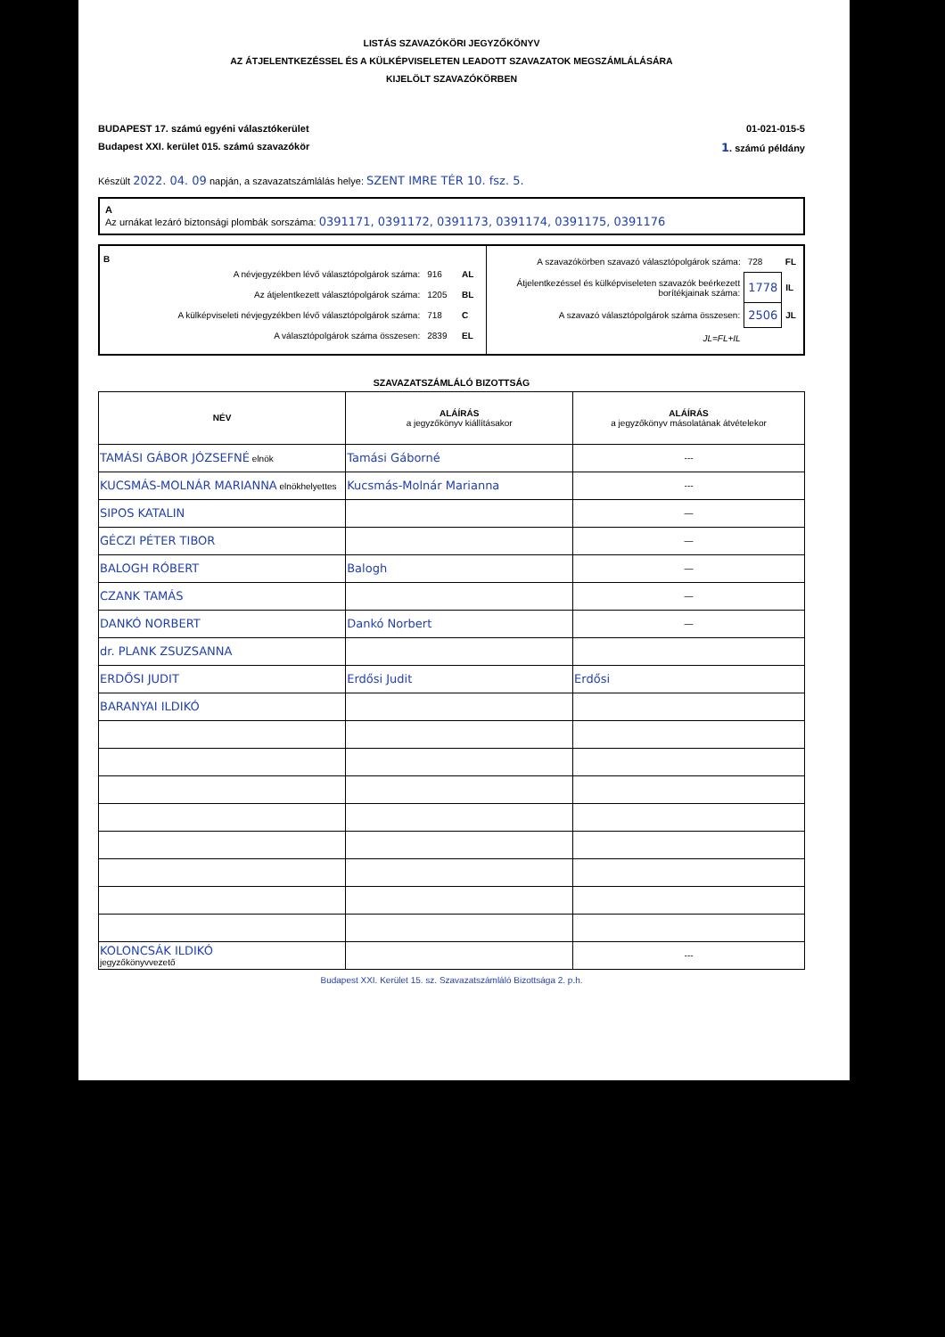LISTÁS SZAVAZÓKÖRI JEGYZŐKÖNYV
AZ ÁTJELENTKEZÉSSEL ÉS A KÜLKÉPVISELETEN LEADOTT SZAVAZATOK MEGSZÁMLÁLÁSÁRA
KIJELÖLT SZAVAZÓKÖRBEN
BUDAPEST 17. számú egyéni választókerület 01-021-015-5
Budapest XXI. kerület 015. számú szavazókör 1. számú példány
Készült 2022. 04. 09 napján, a szavazatszámlálás helye: SZENT IMRE TÉR 10. fsz. 5.
A
Az urnákat lezáró biztonsági plombák sorszáma: 0391171, 0391172, 0391173, 0391174, 0391175, 0391176
| B / A névjegyzékben lévő választópolgárok száma: / 916 / AL / / Az átjelentkezett választópolgárok száma: / 1205 / BL / / A külképviseleti névjegyzékben lévő választópolgárok száma: / 718 / C / / A választópolgárok száma összesen: / 2839 / EL / | / A szavazókörben szavazó választópolgárok száma: / 728 / FL / / Átjelentkezéssel és külképviseleten szavazók beérkezett borítékjainak száma: / 1778 / IL / / A szavazó választópolgárok száma összesen: / 2506 / JL / / JL=FL+IL / / / |
SZAVAZATSZÁMLÁLÓ BIZOTTSÁG
| NÉV | ALÁÍRÁS a jegyzőkönyv kiállításakor | ALÁÍRÁS a jegyzőkönyv másolatának átvételekor |
| --- | --- | --- |
| TAMÁSI GÁBOR JÓZSEFNÉ elnök | Tamási Gáborné | --- |
| KUCSMÁS-MOLNÁR MARIANNA elnökhelyettes | Kucsmás-Molnár Marianna | --- |
| SIPOS KATALIN | | — |
| GÉCZI PÉTER TIBOR | | — |
| BALOGH RÓBERT | Balogh | — |
| CZANK TAMÁS | | — |
| DANKÓ NORBERT | Dankó Norbert | — |
| dr. PLANK ZSUZSANNA | | |
| ERDŐSI JUDIT | Erdősi Judit | Erdősi |
| BARANYAI ILDIKÓ | | |
| KOLONCSÁK ILDIKÓ jegyzőkönyvvezető | | --- |
Budapest XXI. Kerület 15. sz. Szavazatszámláló Bizottsága 2. p.h.